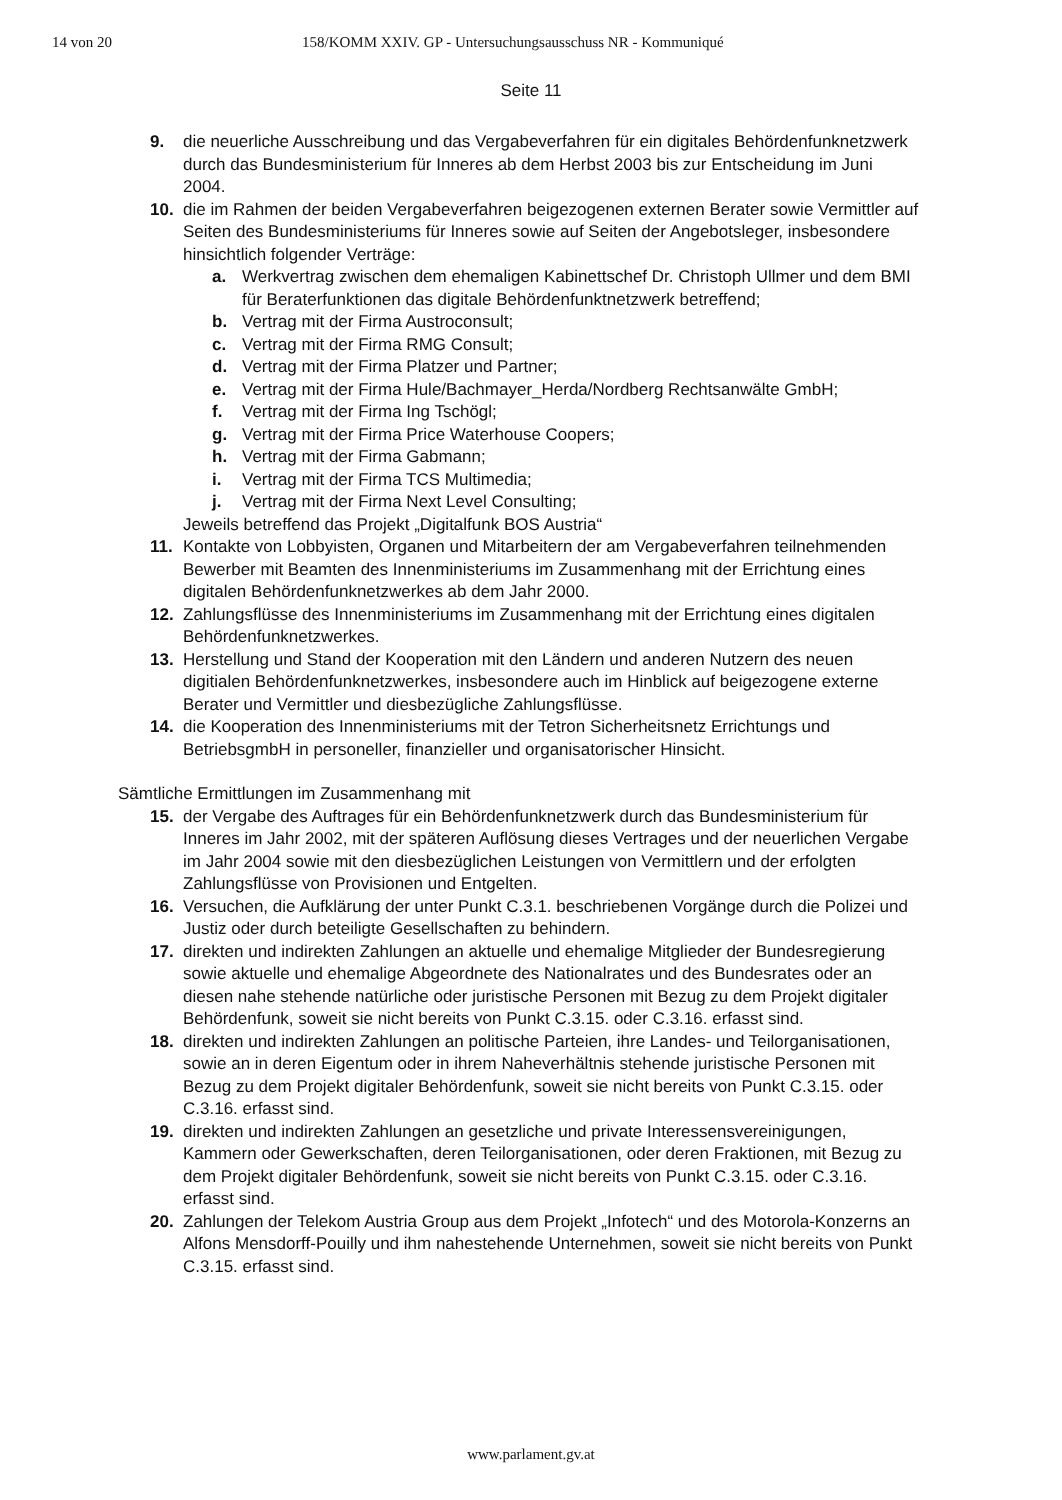14 von 20 158/KOMM XXIV. GP - Untersuchungsausschuss NR - Kommuniqué
Seite 11
9. die neuerliche Ausschreibung und das Vergabeverfahren für ein digitales Behördenfunknetzwerk durch das Bundesministerium für Inneres ab dem Herbst 2003 bis zur Entscheidung im Juni 2004.
10. die im Rahmen der beiden Vergabeverfahren beigezogenen externen Berater sowie Vermittler auf Seiten des Bundesministeriums für Inneres sowie auf Seiten der Angebotsleger, insbesondere hinsichtlich folgender Verträge:
a. Werkvertrag zwischen dem ehemaligen Kabinettschef Dr. Christoph Ullmer und dem BMI für Beraterfunktionen das digitale Behördenfunktnetzwerk betreffend;
b. Vertrag mit der Firma Austroconsult;
c. Vertrag mit der Firma RMG Consult;
d. Vertrag mit der Firma Platzer und Partner;
e. Vertrag mit der Firma Hule/Bachmayer_Herda/Nordberg Rechtsanwälte GmbH;
f. Vertrag mit der Firma Ing Tschögl;
g. Vertrag mit der Firma Price Waterhouse Coopers;
h. Vertrag mit der Firma Gabmann;
i. Vertrag mit der Firma TCS Multimedia;
j. Vertrag mit der Firma Next Level Consulting;
Jeweils betreffend das Projekt „Digitalfunk BOS Austria“
11. Kontakte von Lobbyisten, Organen und Mitarbeitern der am Vergabeverfahren teilnehmenden Bewerber mit Beamten des Innenministeriums im Zusammenhang mit der Errichtung eines digitalen Behördenfunknetzwerkes ab dem Jahr 2000.
12. Zahlungsflüsse des Innenministeriums im Zusammenhang mit der Errichtung eines digitalen Behördenfunknetzwerkes.
13. Herstellung und Stand der Kooperation mit den Ländern und anderen Nutzern des neuen digitialen Behördenfunknetzwerkes, insbesondere auch im Hinblick auf beigezogene externe Berater und Vermittler und diesbezügliche Zahlungsflüsse.
14. die Kooperation des Innenministeriums mit der Tetron Sicherheitsnetz Errichtungs und BetriebsgmbH in personeller, finanzieller und organisatorischer Hinsicht.
Sämtliche Ermittlungen im Zusammenhang mit
15. der Vergabe des Auftrages für ein Behördenfunknetzwerk durch das Bundesministerium für Inneres im Jahr 2002, mit der späteren Auflösung dieses Vertrages und der neuerlichen Vergabe im Jahr 2004 sowie mit den diesbezüglichen Leistungen von Vermittlern und der erfolgten Zahlungsflüsse von Provisionen und Entgelten.
16. Versuchen, die Aufklärung der unter Punkt C.3.1. beschriebenen Vorgänge durch die Polizei und Justiz oder durch beteiligte Gesellschaften zu behindern.
17. direkten und indirekten Zahlungen an aktuelle und ehemalige Mitglieder der Bundesregierung sowie aktuelle und ehemalige Abgeordnete des Nationalrates und des Bundesrates oder an diesen nahe stehende natürliche oder juristische Personen mit Bezug zu dem Projekt digitaler Behördenfunk, soweit sie nicht bereits von Punkt C.3.15. oder C.3.16. erfasst sind.
18. direkten und indirekten Zahlungen an politische Parteien, ihre Landes- und Teilorganisationen, sowie an in deren Eigentum oder in ihrem Naheverhältnis stehende juristische Personen mit Bezug zu dem Projekt digitaler Behördenfunk, soweit sie nicht bereits von Punkt C.3.15. oder C.3.16. erfasst sind.
19. direkten und indirekten Zahlungen an gesetzliche und private Interessensvereinigungen, Kammern oder Gewerkschaften, deren Teilorganisationen, oder deren Fraktionen, mit Bezug zu dem Projekt digitaler Behördenfunk, soweit sie nicht bereits von Punkt C.3.15. oder C.3.16. erfasst sind.
20. Zahlungen der Telekom Austria Group aus dem Projekt „Infotech“ und des Motorola-Konzerns an Alfons Mensdorff-Pouilly und ihm nahestehende Unternehmen, soweit sie nicht bereits von Punkt C.3.15. erfasst sind.
www.parlament.gv.at